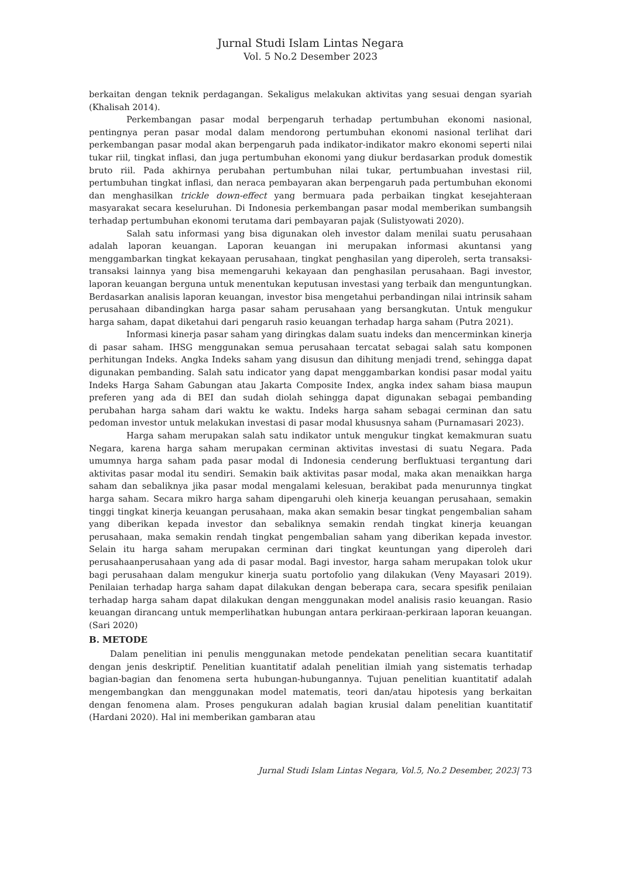Jurnal Studi Islam Lintas Negara
Vol. 5 No.2 Desember 2023
berkaitan dengan teknik perdagangan. Sekaligus melakukan aktivitas yang sesuai dengan syariah (Khalisah 2014).
Perkembangan pasar modal berpengaruh terhadap pertumbuhan ekonomi nasional, pentingnya peran pasar modal dalam mendorong pertumbuhan ekonomi nasional terlihat dari perkembangan pasar modal akan berpengaruh pada indikator-indikator makro ekonomi seperti nilai tukar riil, tingkat inflasi, dan juga pertumbuhan ekonomi yang diukur berdasarkan produk domestik bruto riil. Pada akhirnya perubahan pertumbuhan nilai tukar, pertumbuahan investasi riil, pertumbuhan tingkat inflasi, dan neraca pembayaran akan berpengaruh pada pertumbuhan ekonomi dan menghasilkan trickle down-effect yang bermuara pada perbaikan tingkat kesejahteraan masyarakat secara keseluruhan. Di Indonesia perkembangan pasar modal memberikan sumbangsih terhadap pertumbuhan ekonomi terutama dari pembayaran pajak (Sulistyowati 2020).
Salah satu informasi yang bisa digunakan oleh investor dalam menilai suatu perusahaan adalah laporan keuangan. Laporan keuangan ini merupakan informasi akuntansi yang menggambarkan tingkat kekayaan perusahaan, tingkat penghasilan yang diperoleh, serta transaksi-transaksi lainnya yang bisa memengaruhi kekayaan dan penghasilan perusahaan. Bagi investor, laporan keuangan berguna untuk menentukan keputusan investasi yang terbaik dan menguntungkan. Berdasarkan analisis laporan keuangan, investor bisa mengetahui perbandingan nilai intrinsik saham perusahaan dibandingkan harga pasar saham perusahaan yang bersangkutan. Untuk mengukur harga saham, dapat diketahui dari pengaruh rasio keuangan terhadap harga saham (Putra 2021).
Informasi kinerja pasar saham yang diringkas dalam suatu indeks dan mencerminkan kinerja di pasar saham. IHSG menggunakan semua perusahaan tercatat sebagai salah satu komponen perhitungan Indeks. Angka Indeks saham yang disusun dan dihitung menjadi trend, sehingga dapat digunakan pembanding. Salah satu indicator yang dapat menggambarkan kondisi pasar modal yaitu Indeks Harga Saham Gabungan atau Jakarta Composite Index, angka index saham biasa maupun preferen yang ada di BEI dan sudah diolah sehingga dapat digunakan sebagai pembanding perubahan harga saham dari waktu ke waktu. Indeks harga saham sebagai cerminan dan satu pedoman investor untuk melakukan investasi di pasar modal khususnya saham (Purnamasari 2023).
Harga saham merupakan salah satu indikator untuk mengukur tingkat kemakmuran suatu Negara, karena harga saham merupakan cerminan aktivitas investasi di suatu Negara. Pada umumnya harga saham pada pasar modal di Indonesia cenderung berfluktuasi tergantung dari aktivitas pasar modal itu sendiri. Semakin baik aktivitas pasar modal, maka akan menaikkan harga saham dan sebaliknya jika pasar modal mengalami kelesuan, berakibat pada menurunnya tingkat harga saham. Secara mikro harga saham dipengaruhi oleh kinerja keuangan perusahaan, semakin tinggi tingkat kinerja keuangan perusahaan, maka akan semakin besar tingkat pengembalian saham yang diberikan kepada investor dan sebaliknya semakin rendah tingkat kinerja keuangan perusahaan, maka semakin rendah tingkat pengembalian saham yang diberikan kepada investor. Selain itu harga saham merupakan cerminan dari tingkat keuntungan yang diperoleh dari perusahaanperusahaan yang ada di pasar modal. Bagi investor, harga saham merupakan tolok ukur bagi perusahaan dalam mengukur kinerja suatu portofolio yang dilakukan (Veny Mayasari 2019). Penilaian terhadap harga saham dapat dilakukan dengan beberapa cara, secara spesifik penilaian terhadap harga saham dapat dilakukan dengan menggunakan model analisis rasio keuangan. Rasio keuangan dirancang untuk memperlihatkan hubungan antara perkiraan-perkiraan laporan keuangan. (Sari 2020)
B. METODE
Dalam penelitian ini penulis menggunakan metode pendekatan penelitian secara kuantitatif dengan jenis deskriptif. Penelitian kuantitatif adalah penelitian ilmiah yang sistematis terhadap bagian-bagian dan fenomena serta hubungan-hubungannya. Tujuan penelitian kuantitatif adalah mengembangkan dan menggunakan model matematis, teori dan/atau hipotesis yang berkaitan dengan fenomena alam. Proses pengukuran adalah bagian krusial dalam penelitian kuantitatif (Hardani 2020). Hal ini memberikan gambaran atau
Jurnal Studi Islam Lintas Negara, Vol.5, No.2 Desember, 2023| 73